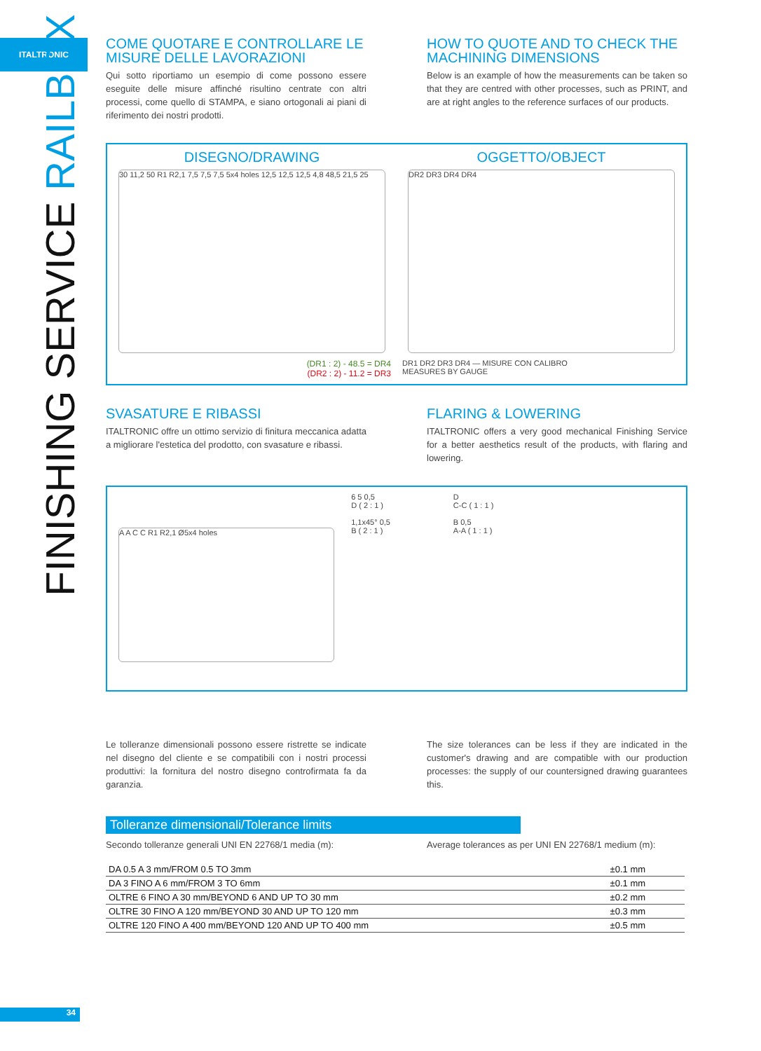ITALTRONIC
FINISHING SERVICE RAILBOX
COME QUOTARE E CONTROLLARE LE MISURE DELLE LAVORAZIONI
Qui sotto riportiamo un esempio di come possono essere eseguite delle misure affinché risultino centrate con altri processi, come quello di STAMPA, e siano ortogonali ai piani di riferimento dei nostri prodotti.
HOW TO QUOTE AND TO CHECK THE MACHINING DIMENSIONS
Below is an example of how the measurements can be taken so that they are centred with other processes, such as PRINT, and are at right angles to the reference surfaces of our products.
DISEGNO/DRAWING
30 11,2 50 R1 R2,1 7,5 7,5 7,5 5x4 holes 12,5 12,5 12,5 4,8 48,5 21,5 25
(DR1 : 2) - 48.5 = DR4
(DR2 : 2) - 11.2 = DR3
OGGETTO/OBJECT
DR2 DR3 DR4 DR4
DR1 DR2 DR3 DR4 — MISURE CON CALIBRO
MEASURES BY GAUGE
SVASATURE E RIBASSI
ITALTRONIC offre un ottimo servizio di finitura meccanica adatta a migliorare l'estetica del prodotto, con svasature e ribassi.
FLARING & LOWERING
ITALTRONIC offers a very good mechanical Finishing Service for a better aesthetics result of the products, with flaring and lowering.
A A C C R1 R2,1 Ø5x4 holes
6 5 0,5
D ( 2 : 1 )
1,1x45° 0,5
B ( 2 : 1 )
D
C-C ( 1 : 1 )
B 0,5
A-A ( 1 : 1 )
Le tolleranze dimensionali possono essere ristrette se indicate nel disegno del cliente e se compatibili con i nostri processi produttivi: la fornitura del nostro disegno controfirmata fa da garanzia.
The size tolerances can be less if they are indicated in the customer's drawing and are compatible with our production processes: the supply of our countersigned drawing guarantees this.
Tolleranze dimensionali/Tolerance limits
Secondo tolleranze generali UNI EN 22768/1 media (m):
Average tolerances as per UNI EN 22768/1 medium (m):
| DA 0.5 A 3 mm/FROM 0.5 TO 3mm | ±0.1 mm |
| DA 3 FINO A 6 mm/FROM 3 TO 6mm | ±0.1 mm |
| OLTRE 6 FINO A 30 mm/BEYOND 6 AND UP TO 30 mm | ±0.2 mm |
| OLTRE 30 FINO A 120 mm/BEYOND 30 AND UP TO 120 mm | ±0.3 mm |
| OLTRE 120 FINO A 400 mm/BEYOND 120 AND UP TO 400 mm | ±0.5 mm |
34